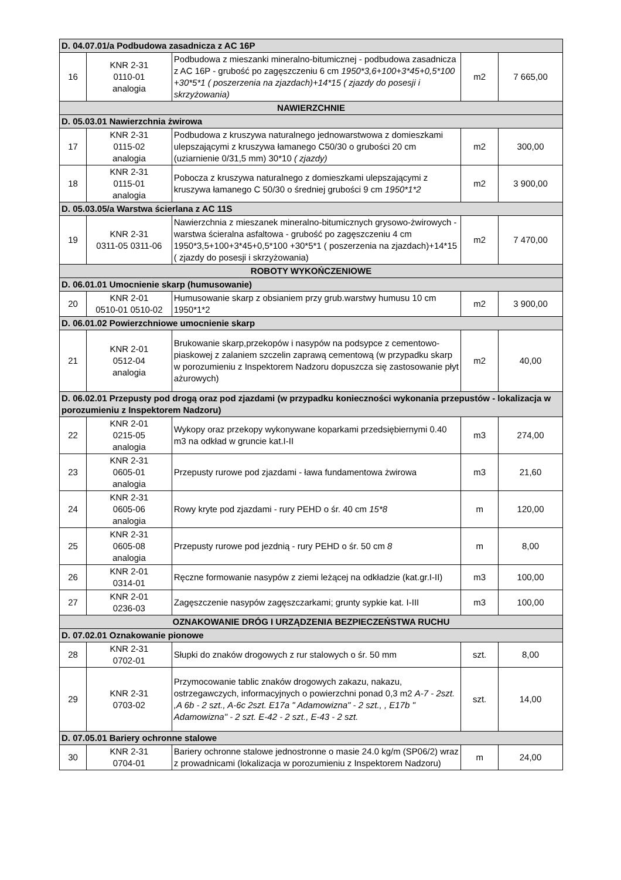| D. 04.07.01/a Podbudowa zasadnicza z AC 16P | | | | |
| 16 | KNR 2-31 0110-01 analogia | Podbudowa z mieszanki mineralno-bitumicznej - podbudowa zasadnicza z AC 16P - grubość po zagęszczeniu 6 cm 1950*3,6+100+3*45+0,5*100 +30*5*1 ( poszerzenia na zjazdach)+14*15 ( zjazdy do posesji i skrzyżowania) | m2 | 7 665,00 |
| NAWIERZCHNIE | | | | |
| D. 05.03.01 Nawierzchnia żwirowa | | | | |
| 17 | KNR 2-31 0115-02 analogia | Podbudowa z kruszywa naturalnego jednowarstwowa z domieszkami ulepszającymi z kruszywa łamanego C50/30 o grubości 20 cm (uziarnienie 0/31,5 mm) 30*10 ( zjazdy) | m2 | 300,00 |
| 18 | KNR 2-31 0115-01 analogia | Pobocza z kruszywa naturalnego z domieszkami ulepszającymi z kruszywa łamanego C 50/30 o średniej grubości 9 cm 1950*1*2 | m2 | 3 900,00 |
| D. 05.03.05/a Warstwa ścierlana z AC 11S | | | | |
| 19 | KNR 2-31 0311-05 0311-06 | Nawierzchnia z mieszanek mineralno-bitumicznych grysowo-żwirowych - warstwa ścieralna asfaltowa - grubość po zagęszczeniu 4 cm 1950*3,5+100+3*45+0,5*100 +30*5*1 ( poszerzenia na zjazdach)+14*15 ( zjazdy do posesji i skrzyżowania) | m2 | 7 470,00 |
| ROBOTY WYKOŃCZENIOWE | | | | |
| D. 06.01.01 Umocnienie skarp (humusowanie) | | | | |
| 20 | KNR 2-01 0510-01 0510-02 | Humusowanie skarp z obsianiem przy grub.warstwy humusu 10 cm 1950*1*2 | m2 | 3 900,00 |
| D. 06.01.02 Powierzchniowe umocnienie skarp | | | | |
| 21 | KNR 2-01 0512-04 analogia | Brukowanie skarp,przekopów i nasypów na podsypce z cementowo-piaskowej z zalaniem szczelin zaprawą cementową (w przypadku skarp w porozumieniu z Inspektorem Nadzoru dopuszcza się zastosowanie płyt ażurowych) | m2 | 40,00 |
| D. 06.02.01 Przepusty pod drogą oraz pod zjazdami (w przypadku konieczności wykonania przepustów - lokalizacja w porozumieniu z Inspektorem Nadzoru) | | | | |
| 22 | KNR 2-01 0215-05 analogia | Wykopy oraz przekopy wykonywane koparkami przedsiębiernymi 0.40 m3 na odkład w gruncie kat.I-II | m3 | 274,00 |
| 23 | KNR 2-31 0605-01 analogia | Przepusty rurowe pod zjazdami - ława fundamentowa żwirowa | m3 | 21,60 |
| 24 | KNR 2-31 0605-06 analogia | Rowy kryte pod zjazdami - rury PEHD o śr. 40 cm 15*8 | m | 120,00 |
| 25 | KNR 2-31 0605-08 analogia | Przepusty rurowe pod jezdnią - rury PEHD o śr. 50 cm 8 | m | 8,00 |
| 26 | KNR 2-01 0314-01 | Ręczne formowanie nasypów z ziemi leżącej na odkładzie (kat.gr.I-II) | m3 | 100,00 |
| 27 | KNR 2-01 0236-03 | Zagęszczenie nasypów zagęszczarkami; grunty sypkie kat. I-III | m3 | 100,00 |
| OZNAKOWANIE DRÓG I URZĄDZENIA BEZPIECZEŃSTWA RUCHU | | | | |
| D. 07.02.01 Oznakowanie pionowe | | | | |
| 28 | KNR 2-31 0702-01 | Słupki do znaków drogowych z rur stalowych o śr. 50 mm | szt. | 8,00 |
| 29 | KNR 2-31 0703-02 | Przymocowanie tablic znaków drogowych zakazu, nakazu, ostrzegawczych, informacyjnych o powierzchni ponad 0,3 m2 A-7 - 2szt. ,A 6b - 2 szt., A-6c 2szt. E17a " Adamowizna" - 2 szt., , E17b " Adamowizna" - 2 szt. E-42 - 2 szt., E-43 - 2 szt. | szt. | 14,00 |
| D. 07.05.01 Bariery ochronne stalowe | | | | |
| 30 | KNR 2-31 0704-01 | Bariery ochronne stalowe jednostronne o masie 24.0 kg/m (SP06/2) wraz z prowadnicami (lokalizacja w porozumieniu z Inspektorem Nadzoru) | m | 24,00 |